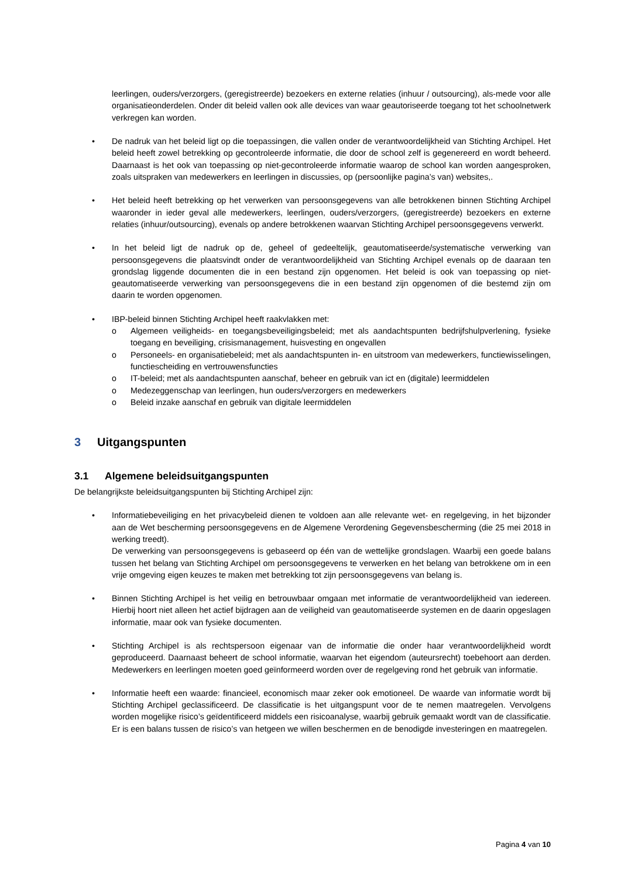leerlingen, ouders/verzorgers, (geregistreerde) bezoekers en externe relaties (inhuur / outsourcing), als-mede voor alle organisatieonderdelen. Onder dit beleid vallen ook alle devices van waar geautoriseerde toegang tot het schoolnetwerk verkregen kan worden.
• De nadruk van het beleid ligt op die toepassingen, die vallen onder de verantwoordelijkheid van Stichting Archipel. Het beleid heeft zowel betrekking op gecontroleerde informatie, die door de school zelf is gegenereerd en wordt beheerd. Daarnaast is het ook van toepassing op niet-gecontroleerde informatie waarop de school kan worden aangesproken, zoals uitspraken van medewerkers en leerlingen in discussies, op (persoonlijke pagina’s van) websites,.
• Het beleid heeft betrekking op het verwerken van persoonsgegevens van alle betrokkenen binnen Stichting Archipel waaronder in ieder geval alle medewerkers, leerlingen, ouders/verzorgers, (geregistreerde) bezoekers en externe relaties (inhuur/outsourcing), evenals op andere betrokkenen waarvan Stichting Archipel persoonsgegevens verwerkt.
• In het beleid ligt de nadruk op de, geheel of gedeeltelijk, geautomatiseerde/systematische verwerking van persoonsgegevens die plaatsvindt onder de verantwoordelijkheid van Stichting Archipel evenals op de daaraan ten grondslag liggende documenten die in een bestand zijn opgenomen. Het beleid is ook van toepassing op niet-geautomatiseerde verwerking van persoonsgegevens die in een bestand zijn opgenomen of die bestemd zijn om daarin te worden opgenomen.
• IBP-beleid binnen Stichting Archipel heeft raakvlakken met:
o Algemeen veiligheids- en toegangsbeveiligingsbeleid; met als aandachtspunten bedrijfshulpverlening, fysieke toegang en beveiliging, crisismanagement, huisvesting en ongevallen
o Personeels- en organisatiebeleid; met als aandachtspunten in- en uitstroom van medewerkers, functiewisselingen, functiescheiding en vertrouwensfuncties
o IT-beleid; met als aandachtspunten aanschaf, beheer en gebruik van ict en (digitale) leermiddelen
o Medezeggenschap van leerlingen, hun ouders/verzorgers en medewerkers
o Beleid inzake aanschaf en gebruik van digitale leermiddelen
3 Uitgangspunten
3.1 Algemene beleidsuitgangspunten
De belangrijkste beleidsuitgangspunten bij Stichting Archipel zijn:
• Informatiebeveiliging en het privacybeleid dienen te voldoen aan alle relevante wet- en regelgeving, in het bijzonder aan de Wet bescherming persoonsgegevens en de Algemene Verordening Gegevensbescherming (die 25 mei 2018 in werking treedt).
De verwerking van persoonsgegevens is gebaseerd op één van de wettelijke grondslagen. Waarbij een goede balans tussen het belang van Stichting Archipel om persoonsgegevens te verwerken en het belang van betrokkene om in een vrije omgeving eigen keuzes te maken met betrekking tot zijn persoonsgegevens van belang is.
• Binnen Stichting Archipel is het veilig en betrouwbaar omgaan met informatie de verantwoordelijkheid van iedereen. Hierbij hoort niet alleen het actief bijdragen aan de veiligheid van geautomatiseerde systemen en de daarin opgeslagen informatie, maar ook van fysieke documenten.
• Stichting Archipel is als rechtspersoon eigenaar van de informatie die onder haar verantwoordelijkheid wordt geproduceerd. Daarnaast beheert de school informatie, waarvan het eigendom (auteursrecht) toebehoort aan derden. Medewerkers en leerlingen moeten goed geïnformeerd worden over de regelgeving rond het gebruik van informatie.
• Informatie heeft een waarde: financieel, economisch maar zeker ook emotioneel. De waarde van informatie wordt bij Stichting Archipel geclassificeerd. De classificatie is het uitgangspunt voor de te nemen maatregelen. Vervolgens worden mogelijke risico’s geïdentificeerd middels een risicoanalyse, waarbij gebruik gemaakt wordt van de classificatie. Er is een balans tussen de risico’s van hetgeen we willen beschermen en de benodigde investeringen en maatregelen.
Pagina 4 van 10